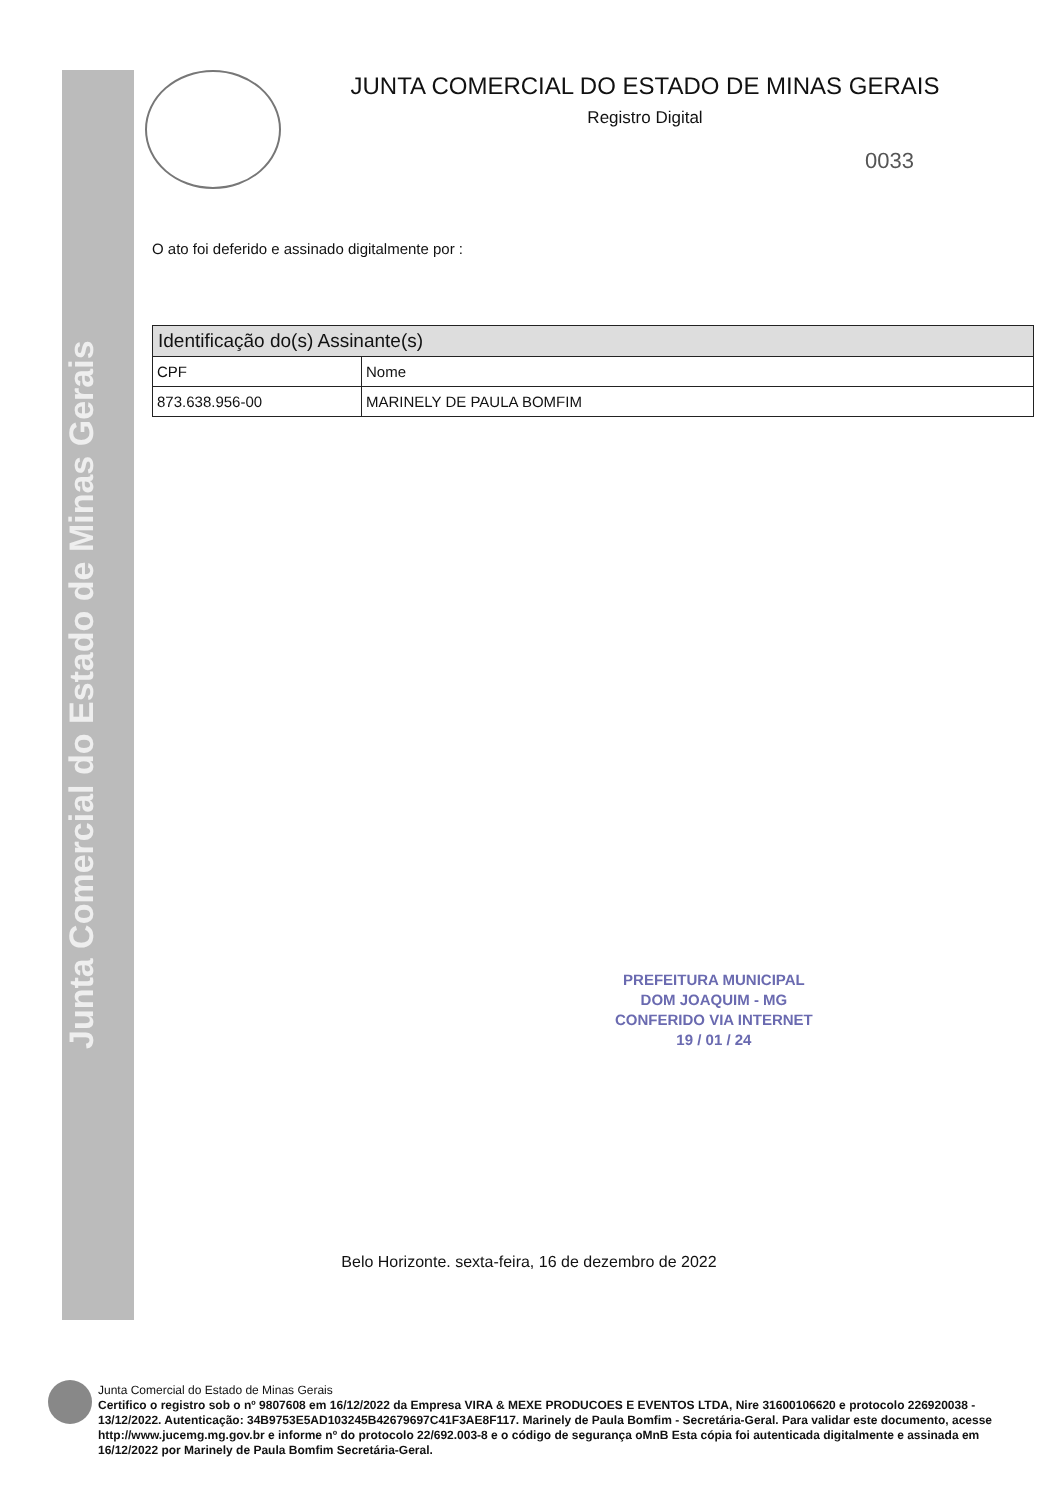Junta Comercial do Estado de Minas Gerais
JUNTA COMERCIAL DO ESTADO DE MINAS GERAIS
Registro Digital
0033
O ato foi deferido e assinado digitalmente por :
| Identificação do(s) Assinante(s) | |
| --- | --- |
| CPF | Nome |
| 873.638.956-00 | MARINELY DE PAULA BOMFIM |
PREFEITURA MUNICIPAL
DOM JOAQUIM - MG
CONFERIDO VIA INTERNET
19 / 01 / 24
Belo Horizonte. sexta-feira, 16 de dezembro de 2022
Junta Comercial do Estado de Minas Gerais
Certifico o registro sob o nº 9807608 em 16/12/2022 da Empresa VIRA & MEXE PRODUCOES E EVENTOS LTDA, Nire 31600106620 e protocolo 226920038 - 13/12/2022. Autenticação: 34B9753E5AD103245B42679697C41F3AE8F117. Marinely de Paula Bomfim - Secretária-Geral. Para validar este documento, acesse http://www.jucemg.mg.gov.br e informe nº do protocolo 22/692.003-8 e o código de segurança oMnB Esta cópia foi autenticada digitalmente e assinada em 16/12/2022 por Marinely de Paula Bomfim Secretária-Geral.